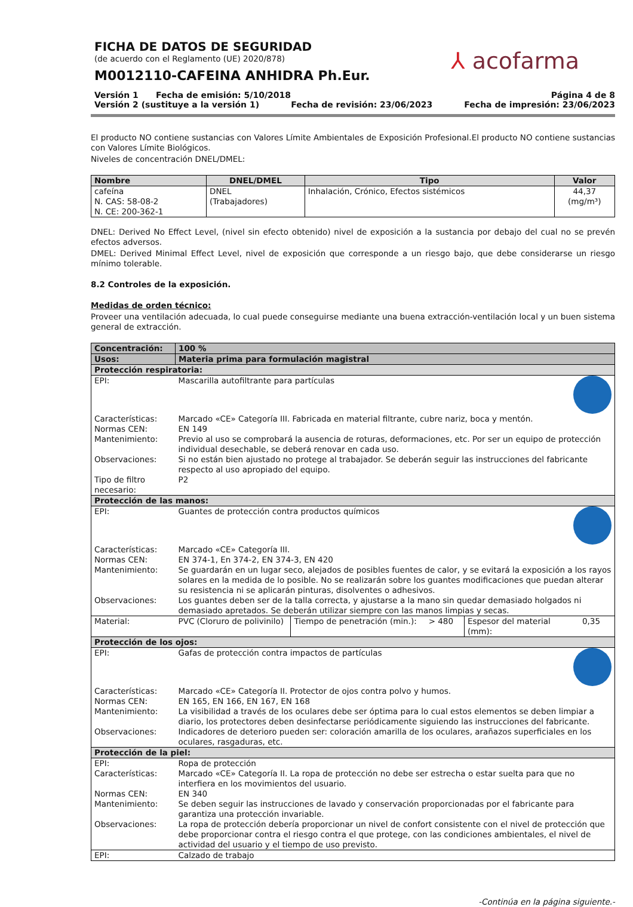FICHA DE DATOS DE SEGURIDAD
(de acuerdo con el Reglamento (UE) 2020/878)
M0012110-CAFEINA ANHIDRA Ph.Eur.
⅄ acofarma
Versión 1 Fecha de emisión: 5/10/2018 Página 4 de 8
Versión 2 (sustituye a la versión 1) Fecha de revisión: 23/06/2023 Fecha de impresión: 23/06/2023
El producto NO contiene sustancias con Valores Límite Ambientales de Exposición Profesional.El producto NO contiene sustancias con Valores Límite Biológicos.
Niveles de concentración DNEL/DMEL:
| Nombre | DNEL/DMEL | Tipo | Valor |
| --- | --- | --- | --- |
| cafeína N. CAS: 58-08-2 N. CE: 200-362-1 | DNEL (Trabajadores) | Inhalación, Crónico, Efectos sistémicos | 44,37 (mg/m³) |
DNEL: Derived No Effect Level, (nivel sin efecto obtenido) nivel de exposición a la sustancia por debajo del cual no se prevén efectos adversos.
DMEL: Derived Minimal Effect Level, nivel de exposición que corresponde a un riesgo bajo, que debe considerarse un riesgo mínimo tolerable.
8.2 Controles de la exposición.
Medidas de orden técnico:
Proveer una ventilación adecuada, lo cual puede conseguirse mediante una buena extracción-ventilación local y un buen sistema general de extracción.
| Concentración: | 100 % | | | | |
| Usos: | Materia prima para formulación magistral | | | | |
| Protección respiratoria: | | | | | |
| EPI: | Mascarilla autofiltrante para partículas | | | | |
| Características: | Marcado «CE» Categoría III. Fabricada en material filtrante, cubre nariz, boca y mentón. | | | | |
| Normas CEN: | EN 149 | | | | |
| Mantenimiento: | Previo al uso se comprobará la ausencia de roturas, deformaciones, etc. Por ser un equipo de protección individual desechable, se deberá renovar en cada uso. | | | | |
| Observaciones: | Si no están bien ajustado no protege al trabajador. Se deberán seguir las instrucciones del fabricante respecto al uso apropiado del equipo. | | | | |
| Tipo de filtro necesario: | P2 | | | | |
| Protección de las manos: | | | | | |
| EPI: | Guantes de protección contra productos químicos | | | | |
| Características: | Marcado «CE» Categoría III. | | | | |
| Normas CEN: | EN 374-1, En 374-2, EN 374-3, EN 420 | | | | |
| Mantenimiento: | Se guardarán en un lugar seco, alejados de posibles fuentes de calor, y se evitará la exposición a los rayos solares en la medida de lo posible. No se realizarán sobre los guantes modificaciones que puedan alterar su resistencia ni se aplicarán pinturas, disolventes o adhesivos. | | | | |
| Observaciones: | Los guantes deben ser de la talla correcta, y ajustarse a la mano sin quedar demasiado holgados ni demasiado apretados. Se deberán utilizar siempre con las manos limpias y secas. | | | | |
| Material: | PVC (Cloruro de polivinilo) | Tiempo de penetración (min.): | > 480 | Espesor del material (mm): | 0,35 |
| Protección de los ojos: | | | | | |
| EPI: | Gafas de protección contra impactos de partículas | | | | |
| Características: | Marcado «CE» Categoría II. Protector de ojos contra polvo y humos. | | | | |
| Normas CEN: | EN 165, EN 166, EN 167, EN 168 | | | | |
| Mantenimiento: | La visibilidad a través de los oculares debe ser óptima para lo cual estos elementos se deben limpiar a diario, los protectores deben desinfectarse periódicamente siguiendo las instrucciones del fabricante. | | | | |
| Observaciones: | Indicadores de deterioro pueden ser: coloración amarilla de los oculares, arañazos superficiales en los oculares, rasgaduras, etc. | | | | |
| Protección de la piel: | | | | | |
| EPI: | Ropa de protección | | | | |
| Características: | Marcado «CE» Categoría II. La ropa de protección no debe ser estrecha o estar suelta para que no interfiera en los movimientos del usuario. | | | | |
| Normas CEN: | EN 340 | | | | |
| Mantenimiento: | Se deben seguir las instrucciones de lavado y conservación proporcionadas por el fabricante para garantiza una protección invariable. | | | | |
| Observaciones: | La ropa de protección debería proporcionar un nivel de confort consistente con el nivel de protección que debe proporcionar contra el riesgo contra el que protege, con las condiciones ambientales, el nivel de actividad del usuario y el tiempo de uso previsto. | | | | |
| EPI: | Calzado de trabajo | | | | |
-Continúa en la página siguiente.-